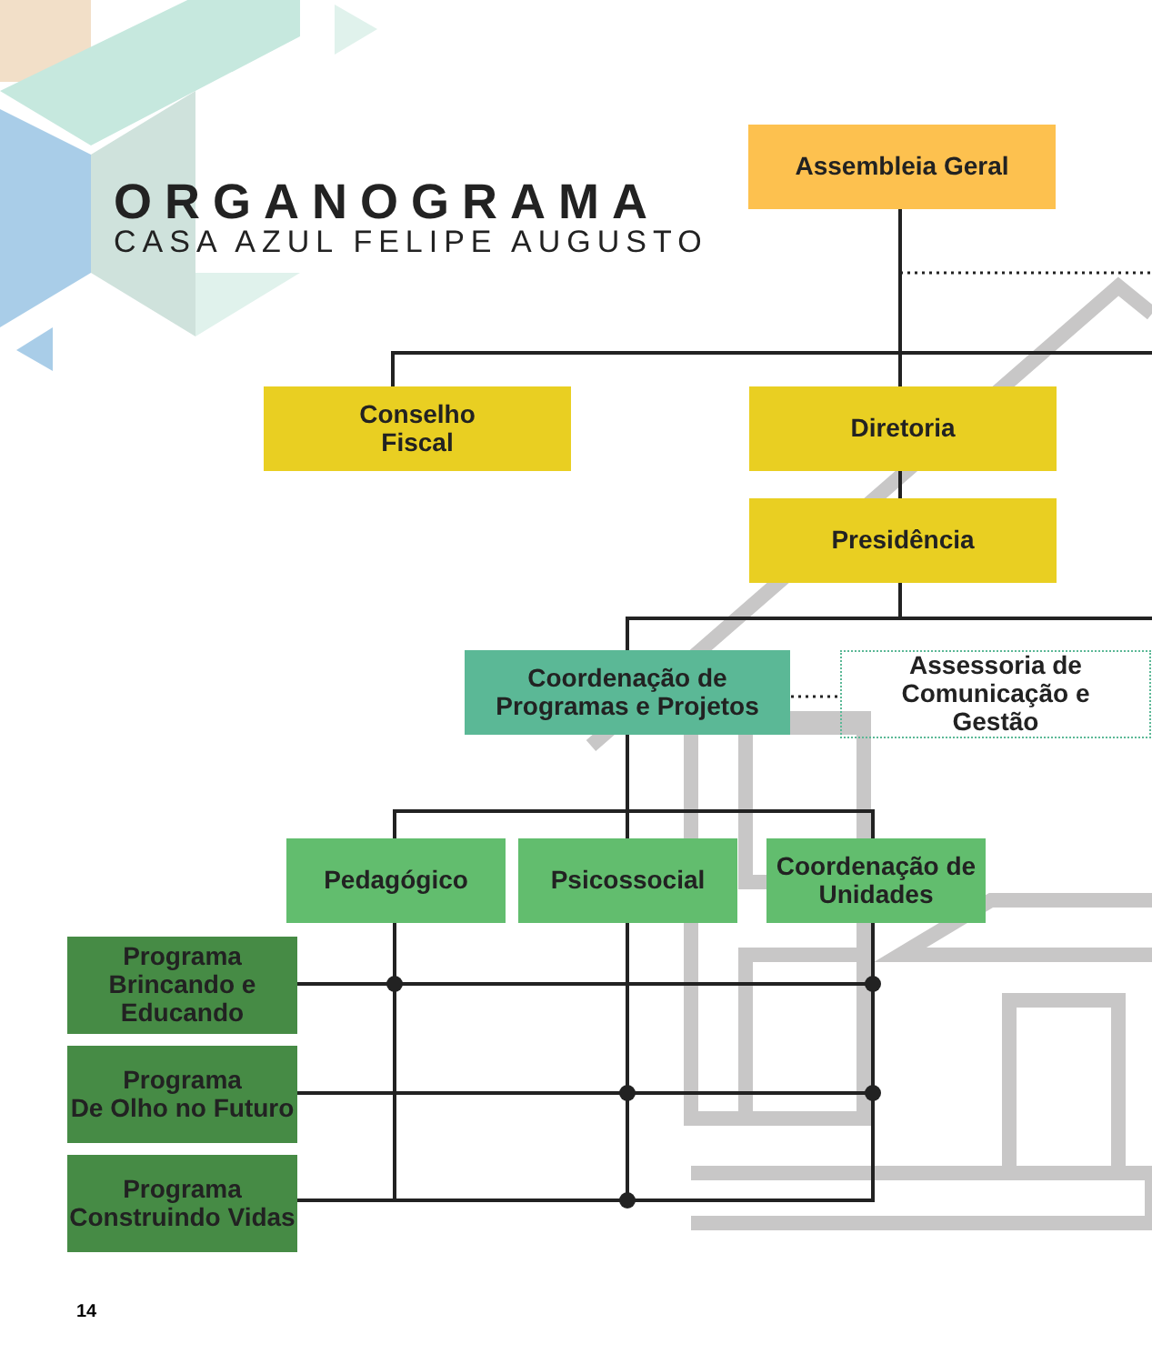ORGANOGRAMA
CASA AZUL FELIPE AUGUSTO
Assembleia Geral
Conselho
Fiscal
Diretoria
Presidência
Coordenação de
Programas e Projetos
Assessoria de
Comunicação e
Gestão
Pedagógico Psicossocial
Coordenação de
Unidades
Programa
Brincando e
Educando
Programa
De Olho no Futuro
Programa
Construindo Vidas
14